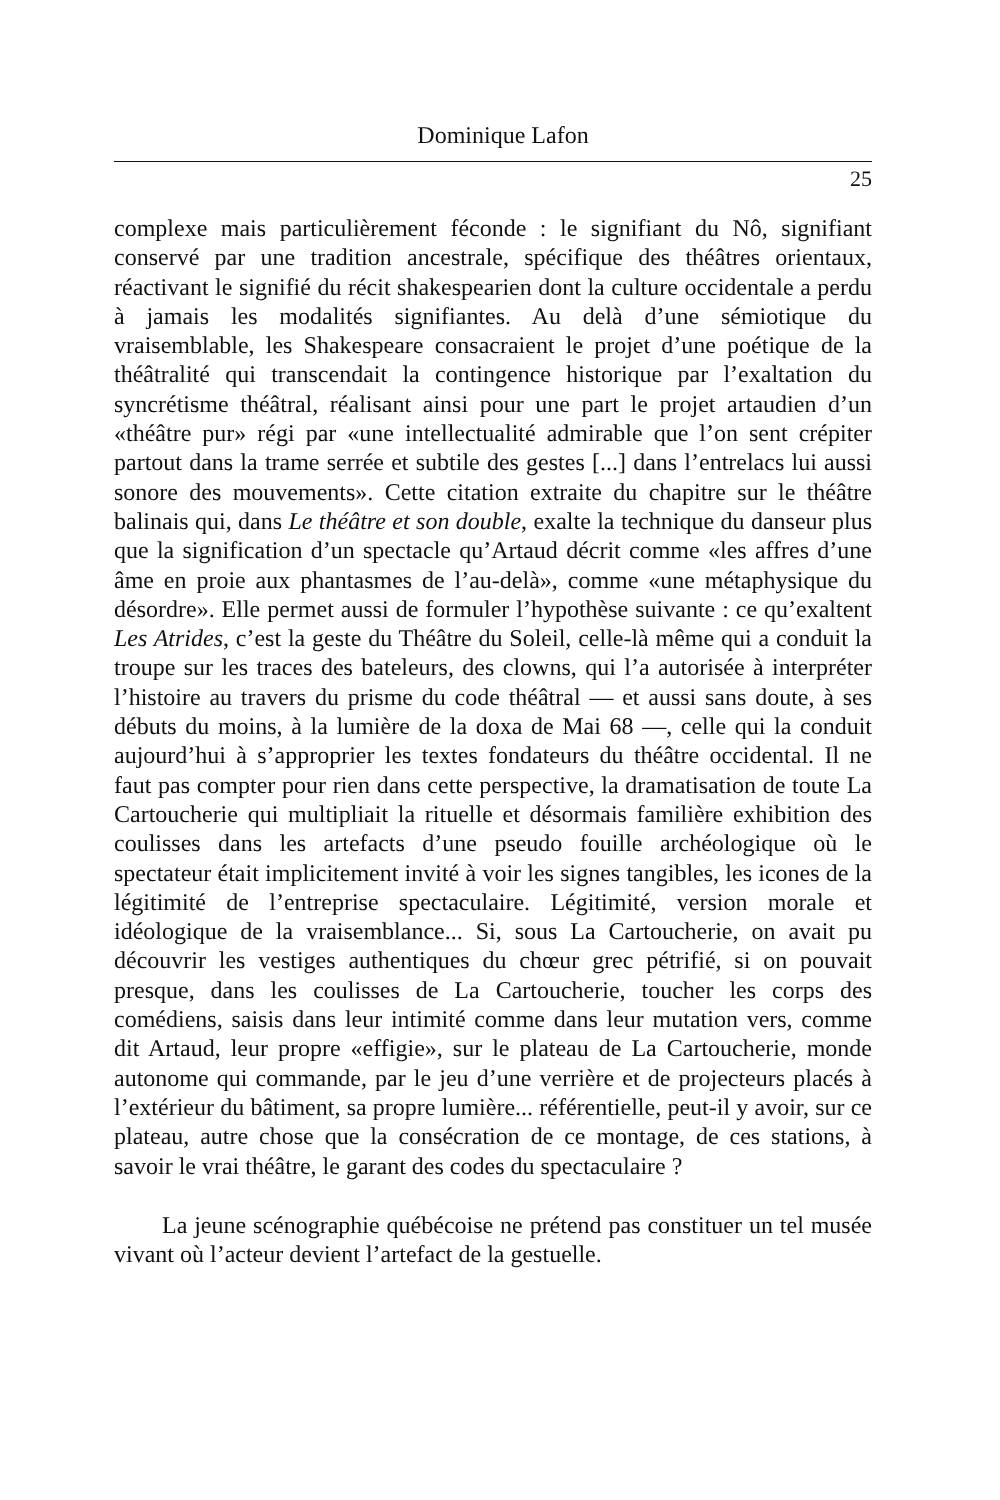Dominique Lafon
25
complexe mais particulièrement féconde : le signifiant du Nô, signifiant conservé par une tradition ancestrale, spécifique des théâtres orientaux, réactivant le signifié du récit shakespearien dont la culture occidentale a perdu à jamais les modalités signifiantes. Au delà d’une sémiotique du vraisemblable, les Shakespeare consacraient le projet d’une poétique de la théâtralité qui transcendait la contingence historique par l’exaltation du syncrétisme théâtral, réalisant ainsi pour une part le projet artaudien d’un «théâtre pur» régi par «une intellectualité admirable que l’on sent crépiter partout dans la trame serrée et subtile des gestes [...] dans l’entrelacs lui aussi sonore des mouvements». Cette citation extraite du chapitre sur le théâtre balinais qui, dans Le théâtre et son double, exalte la technique du danseur plus que la signification d’un spectacle qu’Artaud décrit comme «les affres d’une âme en proie aux phantasmes de l’au-delà», comme «une métaphysique du désordre». Elle permet aussi de formuler l’hypothèse suivante : ce qu’exaltent Les Atrides, c’est la geste du Théâtre du Soleil, celle-là même qui a conduit la troupe sur les traces des bateleurs, des clowns, qui l’a autorisée à interpréter l’histoire au travers du prisme du code théâtral — et aussi sans doute, à ses débuts du moins, à la lumière de la doxa de Mai 68 —, celle qui la conduit aujourd’hui à s’approprier les textes fondateurs du théâtre occidental. Il ne faut pas compter pour rien dans cette perspective, la dramatisation de toute La Cartoucherie qui multipliait la rituelle et désormais familière exhibition des coulisses dans les artefacts d’une pseudo fouille archéologique où le spectateur était implicitement invité à voir les signes tangibles, les icones de la légitimité de l’entreprise spectaculaire. Légitimité, version morale et idéologique de la vraisemblance... Si, sous La Cartoucherie, on avait pu découvrir les vestiges authentiques du chœur grec pétrifié, si on pouvait presque, dans les coulisses de La Cartoucherie, toucher les corps des comédiens, saisis dans leur intimité comme dans leur mutation vers, comme dit Artaud, leur propre «effigie», sur le plateau de La Cartoucherie, monde autonome qui commande, par le jeu d’une verrière et de projecteurs placés à l’extérieur du bâtiment, sa propre lumière... référentielle, peut-il y avoir, sur ce plateau, autre chose que la consécration de ce montage, de ces stations, à savoir le vrai théâtre, le garant des codes du spectaculaire ?
La jeune scénographie québécoise ne prétend pas constituer un tel musée vivant où l’acteur devient l’artefact de la gestuelle.